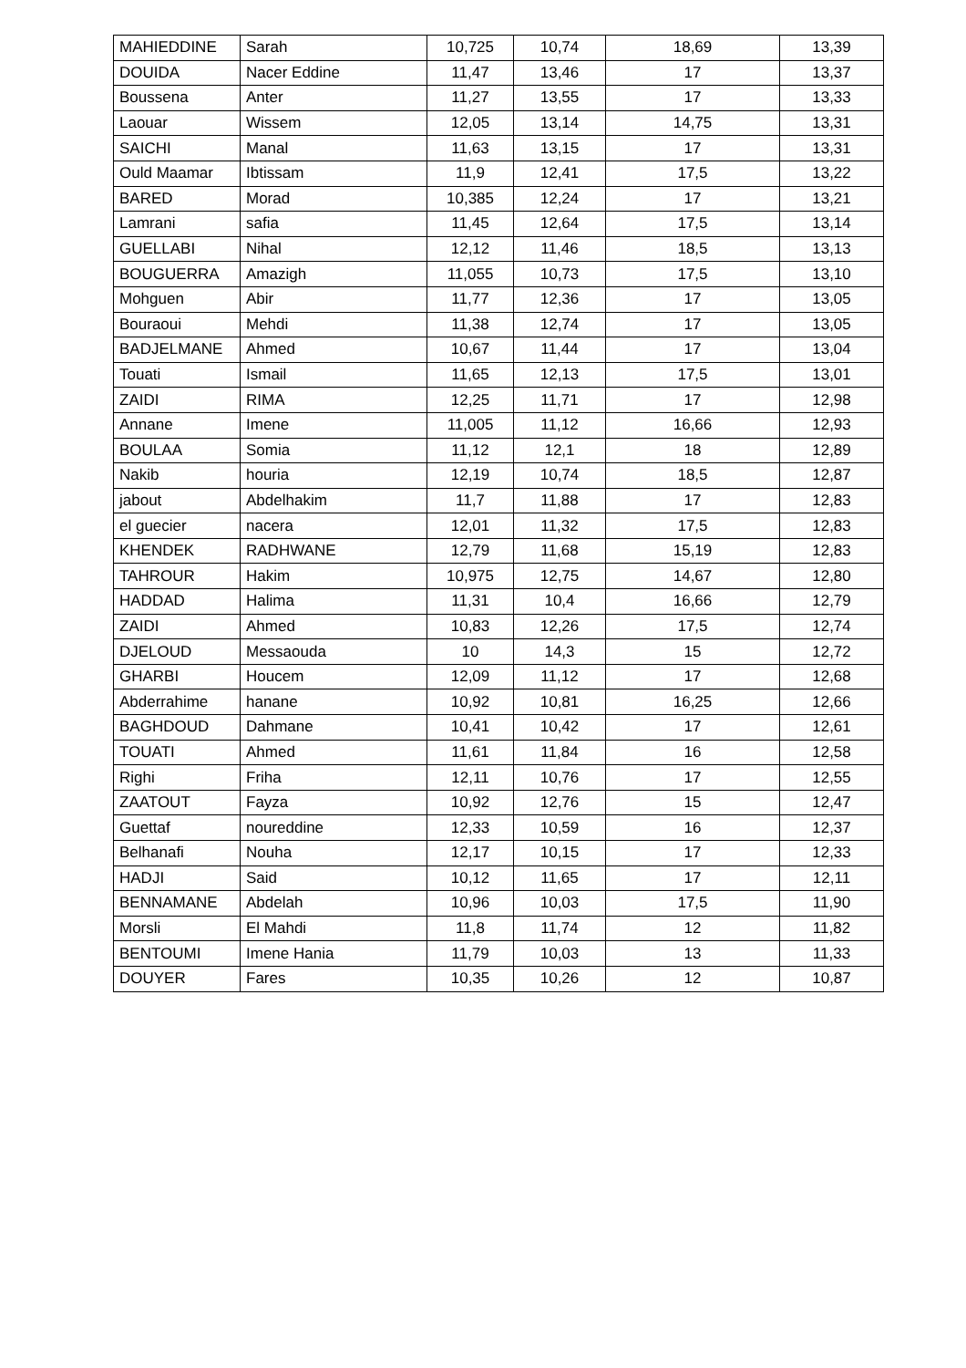| MAHIEDDINE | Sarah | 10,725 | 10,74 | 18,69 | 13,39 |
| DOUIDA | Nacer Eddine | 11,47 | 13,46 | 17 | 13,37 |
| Boussena | Anter | 11,27 | 13,55 | 17 | 13,33 |
| Laouar | Wissem | 12,05 | 13,14 | 14,75 | 13,31 |
| SAICHI | Manal | 11,63 | 13,15 | 17 | 13,31 |
| Ould Maamar | Ibtissam | 11,9 | 12,41 | 17,5 | 13,22 |
| BARED | Morad | 10,385 | 12,24 | 17 | 13,21 |
| Lamrani | safia | 11,45 | 12,64 | 17,5 | 13,14 |
| GUELLABI | Nihal | 12,12 | 11,46 | 18,5 | 13,13 |
| BOUGUERRA | Amazigh | 11,055 | 10,73 | 17,5 | 13,10 |
| Mohguen | Abir | 11,77 | 12,36 | 17 | 13,05 |
| Bouraoui | Mehdi | 11,38 | 12,74 | 17 | 13,05 |
| BADJELMANE | Ahmed | 10,67 | 11,44 | 17 | 13,04 |
| Touati | Ismail | 11,65 | 12,13 | 17,5 | 13,01 |
| ZAIDI | RIMA | 12,25 | 11,71 | 17 | 12,98 |
| Annane | Imene | 11,005 | 11,12 | 16,66 | 12,93 |
| BOULAA | Somia | 11,12 | 12,1 | 18 | 12,89 |
| Nakib | houria | 12,19 | 10,74 | 18,5 | 12,87 |
| jabout | Abdelhakim | 11,7 | 11,88 | 17 | 12,83 |
| el guecier | nacera | 12,01 | 11,32 | 17,5 | 12,83 |
| KHENDEK | RADHWANE | 12,79 | 11,68 | 15,19 | 12,83 |
| TAHROUR | Hakim | 10,975 | 12,75 | 14,67 | 12,80 |
| HADDAD | Halima | 11,31 | 10,4 | 16,66 | 12,79 |
| ZAIDI | Ahmed | 10,83 | 12,26 | 17,5 | 12,74 |
| DJELOUD | Messaouda | 10 | 14,3 | 15 | 12,72 |
| GHARBI | Houcem | 12,09 | 11,12 | 17 | 12,68 |
| Abderrahime | hanane | 10,92 | 10,81 | 16,25 | 12,66 |
| BAGHDOUD | Dahmane | 10,41 | 10,42 | 17 | 12,61 |
| TOUATI | Ahmed | 11,61 | 11,84 | 16 | 12,58 |
| Righi | Friha | 12,11 | 10,76 | 17 | 12,55 |
| ZAATOUT | Fayza | 10,92 | 12,76 | 15 | 12,47 |
| Guettaf | noureddine | 12,33 | 10,59 | 16 | 12,37 |
| Belhanafi | Nouha | 12,17 | 10,15 | 17 | 12,33 |
| HADJI | Said | 10,12 | 11,65 | 17 | 12,11 |
| BENNAMANE | Abdelah | 10,96 | 10,03 | 17,5 | 11,90 |
| Morsli | El Mahdi | 11,8 | 11,74 | 12 | 11,82 |
| BENTOUMI | Imene Hania | 11,79 | 10,03 | 13 | 11,33 |
| DOUYER | Fares | 10,35 | 10,26 | 12 | 10,87 |